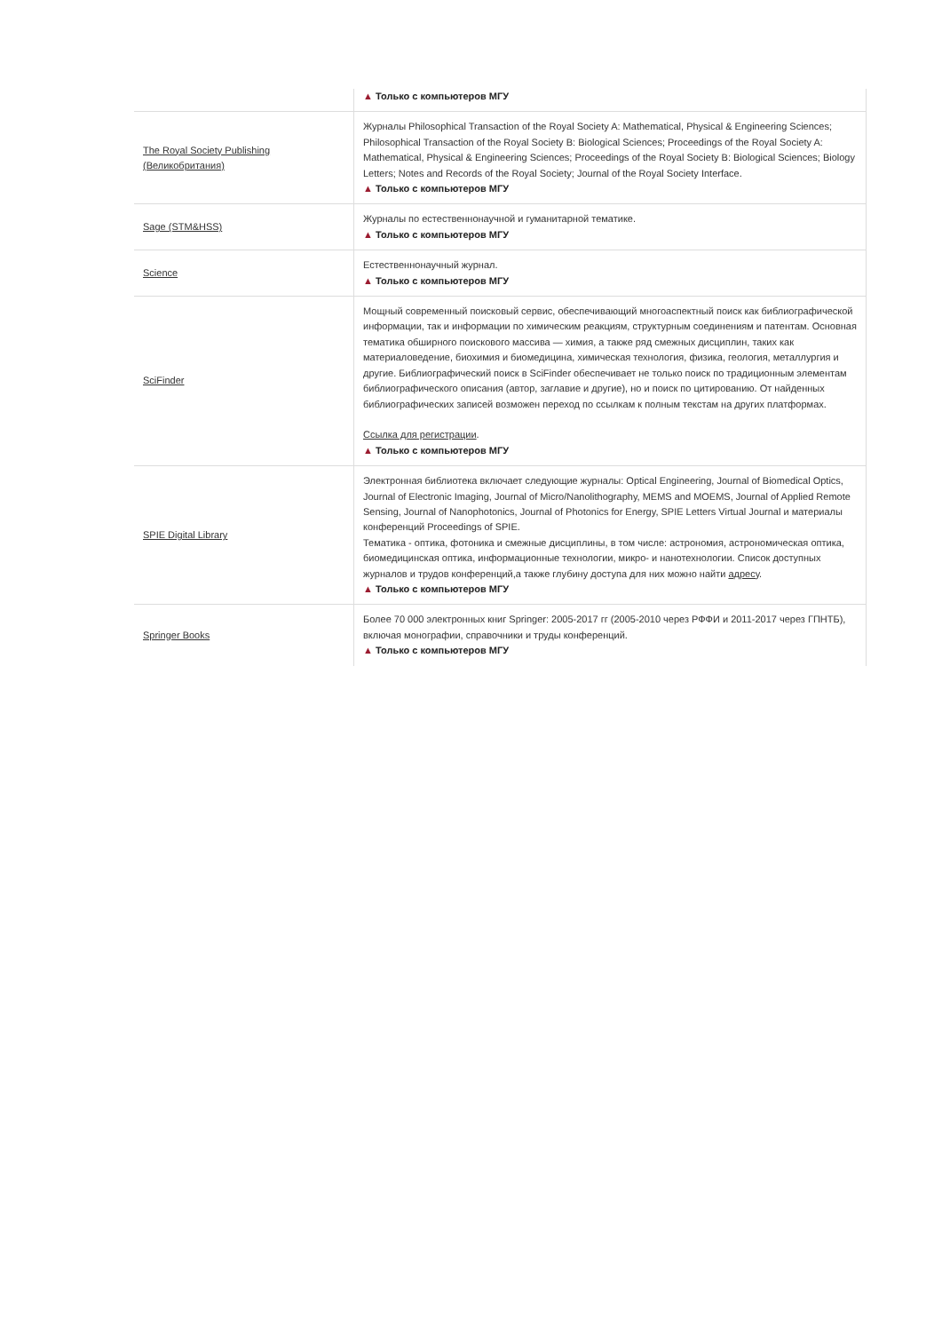| | ▲ Только с компьютеров МГУ |
| The Royal Society Publishing (Великобритания) | Журналы Philosophical Transaction of the Royal Society A: Mathematical, Physical & Engineering Sciences; Philosophical Transaction of the Royal Society B: Biological Sciences; Proceedings of the Royal Society A: Mathematical, Physical & Engineering Sciences; Proceedings of the Royal Society B: Biological Sciences; Biology Letters; Notes and Records of the Royal Society; Journal of the Royal Society Interface. ▲ Только с компьютеров МГУ |
| Sage (STM&HSS) | Журналы по естественнонаучной и гуманитарной тематике. ▲ Только с компьютеров МГУ |
| Science | Естественнонаучный журнал. ▲ Только с компьютеров МГУ |
| SciFinder | Мощный современный поисковый сервис, обеспечивающий многоаспектный поиск как библиографической информации, так и информации по химическим реакциям, структурным соединениям и патентам. Основная тематика обширного поискового массива — химия, а также ряд смежных дисциплин, таких как материаловедение, биохимия и биомедицина, химическая технология, физика, геология, металлургия и другие. Библиографический поиск в SciFinder обеспечивает не только поиск по традиционным элементам библиографического описания (автор, заглавие и другие), но и поиск по цитированию. От найденных библиографических записей возможен переход по ссылкам к полным текстам на других платформах. Ссылка для регистрации . ▲ Только с компьютеров МГУ |
| SPIE Digital Library | Электронная библиотека включает следующие журналы: Optical Engineering, Journal of Biomedical Optics, Journal of Electronic Imaging, Journal of Micro/Nanolithography, MEMS and MOEMS, Journal of Applied Remote Sensing, Journal of Nanophotonics, Journal of Photonics for Energy, SPIE Letters Virtual Journal и материалы конференций Proceedings of SPIE. Тематика - оптика, фотоника и смежные дисциплины, в том числе: астрономия, астрономическая оптика, биомедицинская оптика, информационные технологии, микро- и нанотехнологии. Список доступных журналов и трудов конференций,а также глубину доступа для них можно найти адресу . ▲ Только с компьютеров МГУ |
| Springer Books | Более 70 000 электронных книг Springer: 2005-2017 гг (2005-2010 через РФФИ и 2011-2017 через ГПНТБ), включая монографии, справочники и труды конференций. ▲ Только с компьютеров МГУ |